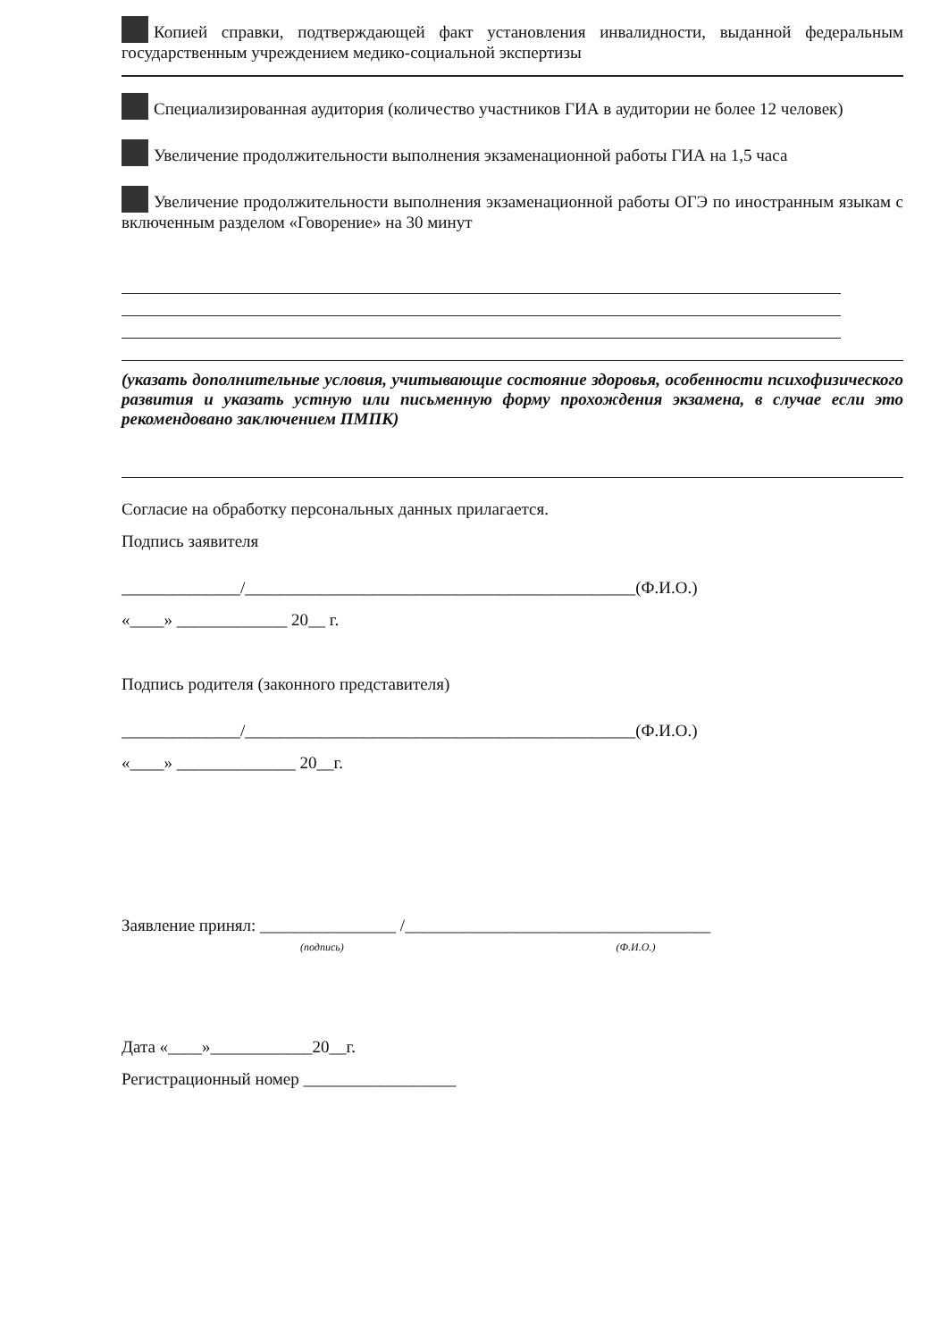Копией справки, подтверждающей факт установления инвалидности, выданной федеральным государственным учреждением медико-социальной экспертизы
Специализированная аудитория (количество участников ГИА в аудитории не более 12 человек)
Увеличение продолжительности выполнения экзаменационной работы ГИА на 1,5 часа
Увеличение продолжительности выполнения экзаменационной работы ОГЭ по иностранным языкам с включенным разделом «Говорение» на 30 минут
(указать дополнительные условия, учитывающие состояние здоровья, особенности психофизического развития и указать устную или письменную форму прохождения экзамена, в случае если это рекомендовано заключением ПМПК)
Согласие на обработку персональных данных прилагается.
Подпись заявителя
______________/______________________________________________(Ф.И.О.)
«____» _____________ 20__ г.
Подпись родителя (законного представителя)
______________/______________________________________________(Ф.И.О.)
«____» ______________ 20__г.
Заявление принял: ________________ /____________________________________
(подпись) (Ф.И.О.)
Дата «____»____________20__г.
Регистрационный номер __________________